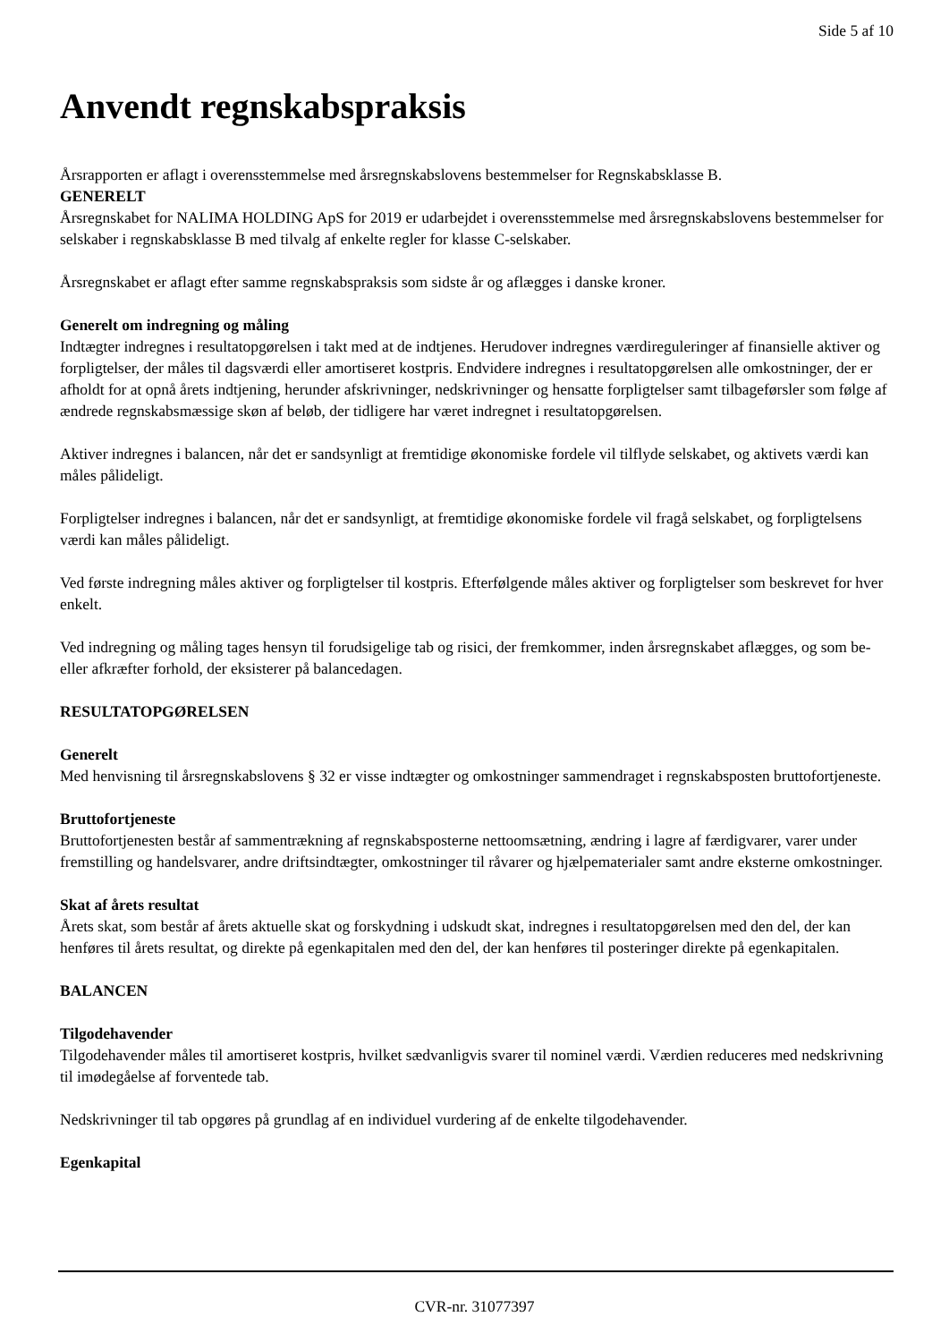Side 5 af 10
Anvendt regnskabspraksis
Årsrapporten er aflagt i overensstemmelse med årsregnskabslovens bestemmelser for Regnskabsklasse B.
GENERELT
Årsregnskabet for NALIMA HOLDING ApS for 2019 er udarbejdet i overensstemmelse med årsregnskabslovens bestemmelser for selskaber i regnskabsklasse B med tilvalg af enkelte regler for klasse C-selskaber.
Årsregnskabet er aflagt efter samme regnskabspraksis som sidste år og aflægges i danske kroner.
Generelt om indregning og måling
Indtægter indregnes i resultatopgørelsen i takt med at de indtjenes. Herudover indregnes værdireguleringer af finansielle aktiver og forpligtelser, der måles til dagsværdi eller amortiseret kostpris. Endvidere indregnes i resultatopgørelsen alle omkostninger, der er afholdt for at opnå årets indtjening, herunder afskrivninger, nedskrivninger og hensatte forpligtelser samt tilbageførsler som følge af ændrede regnskabsmæssige skøn af beløb, der tidligere har været indregnet i resultatopgørelsen.
Aktiver indregnes i balancen, når det er sandsynligt at fremtidige økonomiske fordele vil tilflyde selskabet, og aktivets værdi kan måles pålideligt.
Forpligtelser indregnes i balancen, når det er sandsynligt, at fremtidige økonomiske fordele vil fragå selskabet, og forpligtelsens værdi kan måles pålideligt.
Ved første indregning måles aktiver og forpligtelser til kostpris. Efterfølgende måles aktiver og forpligtelser som beskrevet for hver enkelt.
Ved indregning og måling tages hensyn til forudsigelige tab og risici, der fremkommer, inden årsregnskabet aflægges, og som be- eller afkræfter forhold, der eksisterer på balancedagen.
RESULTATOPGØRELSEN
Generelt
Med henvisning til årsregnskabslovens § 32 er visse indtægter og omkostninger sammendraget i regnskabsposten bruttofortjeneste.
Bruttofortjeneste
Bruttofortjenesten består af sammentrækning af regnskabsposterne nettoomsætning, ændring i lagre af færdigvarer, varer under fremstilling og handelsvarer, andre driftsindtægter, omkostninger til råvarer og hjælpematerialer samt andre eksterne omkostninger.
Skat af årets resultat
Årets skat, som består af årets aktuelle skat og forskydning i udskudt skat, indregnes i resultatopgørelsen med den del, der kan henføres til årets resultat, og direkte på egenkapitalen med den del, der kan henføres til posteringer direkte på egenkapitalen.
BALANCEN
Tilgodehavender
Tilgodehavender måles til amortiseret kostpris, hvilket sædvanligvis svarer til nominel værdi. Værdien reduceres med nedskrivning til imødegåelse af forventede tab.
Nedskrivninger til tab opgøres på grundlag af en individuel vurdering af de enkelte tilgodehavender.
Egenkapital
CVR-nr. 31077397